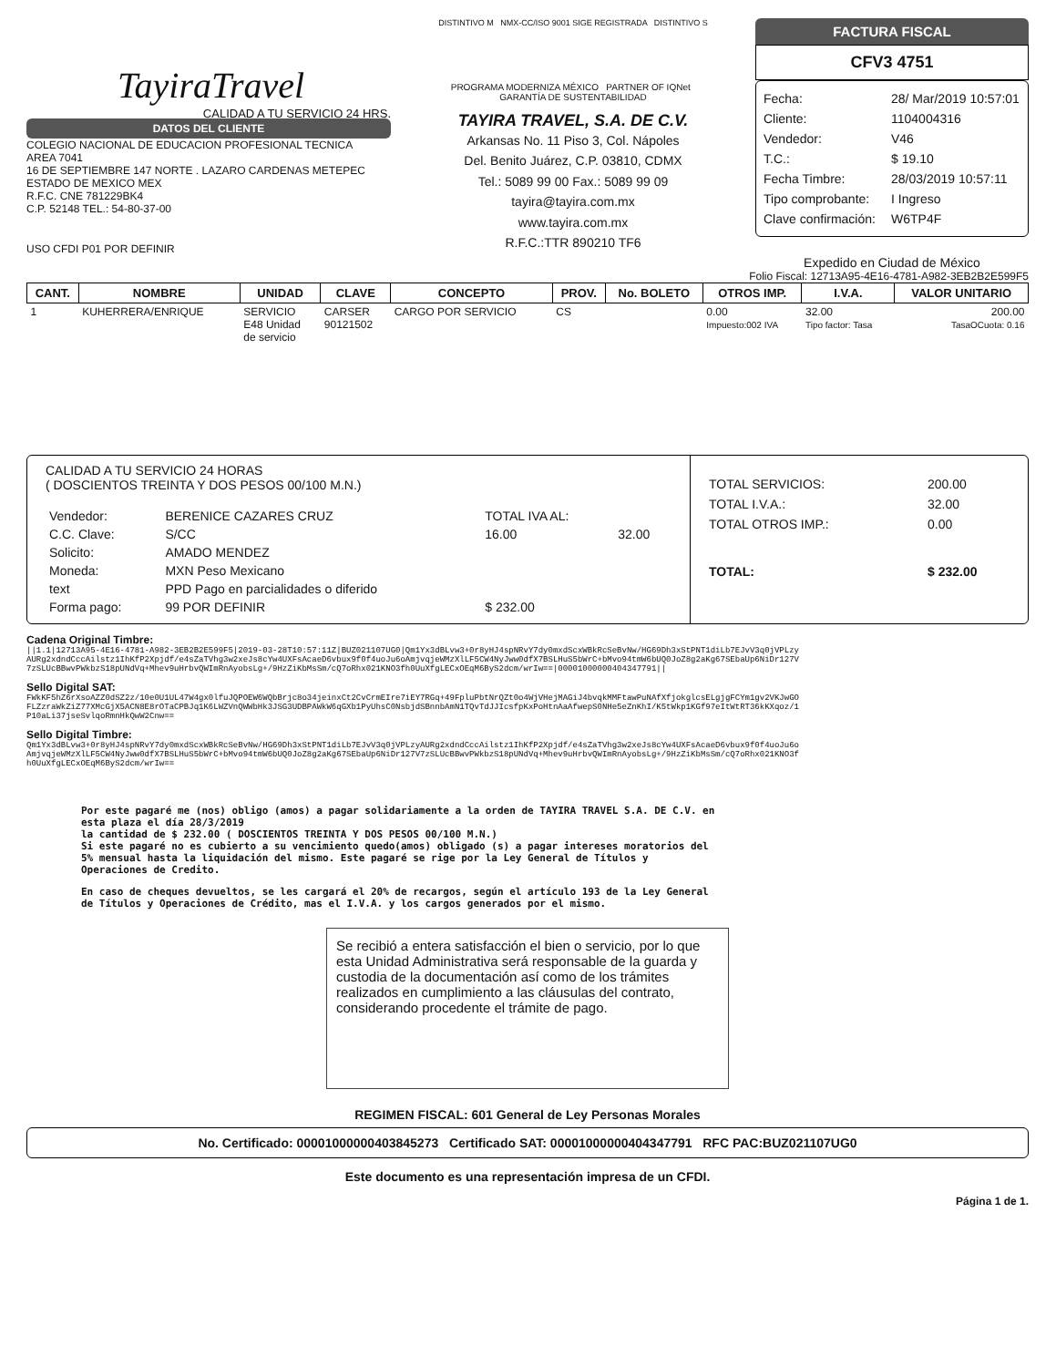TayiraTravel
CALIDAD A TU SERVICIO 24 HRS.
DATOS DEL CLIENTE
COLEGIO NACIONAL DE EDUCACION PROFESIONAL TECNICA
AREA 7041
16 DE SEPTIEMBRE 147 NORTE . LAZARO CARDENAS METEPEC
ESTADO DE MEXICO MEX
R.F.C. CNE 781229BK4
C.P. 52148 TEL.: 54-80-37-00
USO CFDI P01 POR DEFINIR
DISTINTIVO M NMX-CC/ISO 9001 SIGE REGISTRADA DISTINTIVO S
PROGRAMA MODERNIZA MÉXICO PARTNER OF IQNet GARANTÍA DE SUSTENTABILIDAD
TAYIRA TRAVEL, S.A. DE C.V.
Arkansas No. 11 Piso 3, Col. Nápoles
Del. Benito Juárez, C.P. 03810, CDMX
Tel.: 5089 99 00 Fax.: 5089 99 09
tayira@tayira.com.mx
www.tayira.com.mx
R.F.C.:TTR 890210 TF6
FACTURA FISCAL
CFV3 4751
Fecha: 28/ Mar/2019 10:57:01
Cliente: 1104004316
Vendedor: V46
T.C.: $ 19.10
Fecha Timbre: 28/03/2019 10:57:11
Tipo comprobante: I Ingreso
Clave confirmación: W6TP4F
Expedido en Ciudad de México
Folio Fiscal: 12713A95-4E16-4781-A982-3EB2B2E599F5
| CANT. | NOMBRE | UNIDAD | CLAVE | CONCEPTO | PROV. | No. BOLETO | OTROS IMP. | I.V.A. | VALOR UNITARIO |
| --- | --- | --- | --- | --- | --- | --- | --- | --- | --- |
| 1 | KUHERRERA/ENRIQUE | SERVICIO E48 Unidad de servicio | CARSER 90121502 | CARGO POR SERVICIO | CS | | 0.00 Impuesto:002 IVA | 32.00 Tipo factor: Tasa | 200.00 TasaOCuota: 0.16 |
CALIDAD A TU SERVICIO 24 HORAS
( DOSCIENTOS TREINTA Y DOS PESOS 00/100 M.N.)
| Vendedor: | BERENICE CAZARES CRUZ | TOTAL IVA AL: | |
| C.C. Clave: | S/CC | 16.00 | 32.00 |
| Solicito: | AMADO MENDEZ | | |
| Moneda: | MXN Peso Mexicano | | |
| text | PPD Pago en parcialidades o diferido | | |
| Forma pago: | 99 POR DEFINIR | $ 232.00 | |
TOTAL SERVICIOS: 200.00
TOTAL I.V.A.: 32.00
TOTAL OTROS IMP.: 0.00
TOTAL: $ 232.00
Cadena Original Timbre:
||1.1|12713A95-4E16-4781-A982-3EB2B2E599F5|2019-03-28T10:57:11Z|BUZ021107UG0|Qm1Yx3dBLvw3+0r8yHJ4spNRvY7dy0mxdScxWBkRcSeBvNw/HG69Dh3xStPNT1diLb7EJvV3q0jVPLzyAURg2xdndCccAilstz1IhKfP2Xpjdf/e4sZaTVhg3w2xeJs8cYw4UXFsAcaeD6vbux9f0f4uoJu6oAmjvqjeWMzXlLF5CW4NyJww0dfX7BSLHuS5bWrC+bMvo94tmW6bUQ0JoZ8g2aKg67SEbaUp6NiDr127V7zSLUcBBwvPWkbzS18pUNdVq+Mhev9uHrbvQWImRnAyobsLg+/9HzZiKbMsSm/cQ7oRhx021KNO3fh0UuXfgLECxOEqM6ByS2dcm/wrIw==|00001000000404347791||
Sello Digital SAT:
FWkKF5hZ6rXsoAZZ0dSZ2z/10e0U1UL47W4gx0lfuJQPOEW6WQbBrjc8o34jeinxCt2CvCrmEIre7iEY7RGq+49FpluPbtNrQZt0o4WjVHejMAGiJ4bvqkMMFtawPuNAfXfjokglcsELgjgFCYm1gv2VKJwGOFLZzraWkZiZ77XMcGjX5ACN8E8rOTaCPBJq1K6LWZVnQWWbHk3JSG3UDBPAWkW6qGXb1PyUhsC0NsbjdSBnnbAmN1TQvTdJJIcsfpKxPoHtnAaAfwepS0NHe5eZnKhI/K5tWkp1KGf97eItWtRT36kKXqoz/1P10aLi37jseSvlqoRmnHkQwW2Cnw==
Sello Digital Timbre:
Qm1Yx3dBLvw3+0r8yHJ4spNRvY7dy0mxdScxWBkRcSeBvNw/HG69Dh3xStPNT1diLb7EJvV3q0jVPLzyAURg2xdndCccAilstz1IhKfP2Xpjdf/e4sZaTVhg3w2xeJs8cYw4UXFsAcaeD6vbux9f0f4uoJu6oAmjvqjeWMzXlLF5CW4NyJww0dfX7BSLHuS5bWrC+bMvo94tmW6bUQ0JoZ8g2aKg67SEbaUp6NiDr127V7zSLUcBBwvPWkbzS18pUNdVq+Mhev9uHrbvQWImRnAyobsLg+/9HzZiKbMsSm/cQ7oRhx021KNO3fh0UuXfgLECxOEqM6ByS2dcm/wrIw==
Por este pagaré me (nos) obligo (amos) a pagar solidariamente a la orden de TAYIRA TRAVEL S.A. DE C.V. en esta plaza el día 28/3/2019
la cantidad de $ 232.00 ( DOSCIENTOS TREINTA Y DOS PESOS 00/100 M.N.)
Si este pagaré no es cubierto a su vencimiento quedo(amos) obligado (s) a pagar intereses moratorios del 5% mensual hasta la liquidación del mismo. Este pagaré se rige por la Ley General de Títulos y Operaciones de Credito.
En caso de cheques devueltos, se les cargará el 20% de recargos, según el artículo 193 de la Ley General de Títulos y Operaciones de Crédito, mas el I.V.A. y los cargos generados por el mismo.
Se recibió a entera satisfacción el bien o servicio, por lo que esta Unidad Administrativa será responsable de la guarda y custodia de la documentación así como de los trámites realizados en cumplimiento a las cláusulas del contrato, considerando procedente el trámite de pago.
REGIMEN FISCAL: 601 General de Ley Personas Morales
No. Certificado: 00001000000403845273 Certificado SAT: 00001000000404347791 RFC PAC:BUZ021107UG0
Este documento es una representación impresa de un CFDI.
Página 1 de 1.